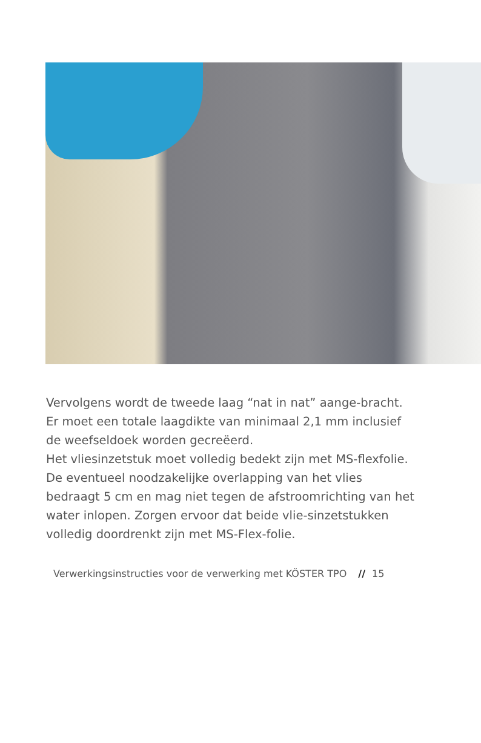Vervolgens wordt de tweede laag “nat in nat” aange-bracht. Er moet een totale laagdikte van minimaal 2,1 mm inclusief de weefseldoek worden gecreëerd.
Het vliesinzetstuk moet volledig bedekt zijn met MS-flexfolie.
De eventueel noodzakelijke overlapping van het vlies bedraagt 5 cm en mag niet tegen de afstroomrichting van het water inlopen. Zorgen ervoor dat beide vlie-sinzetstukken volledig doordrenkt zijn met MS-Flex-folie.
Verwerkingsinstructies voor de verwerking met KÖSTER TPO // 15